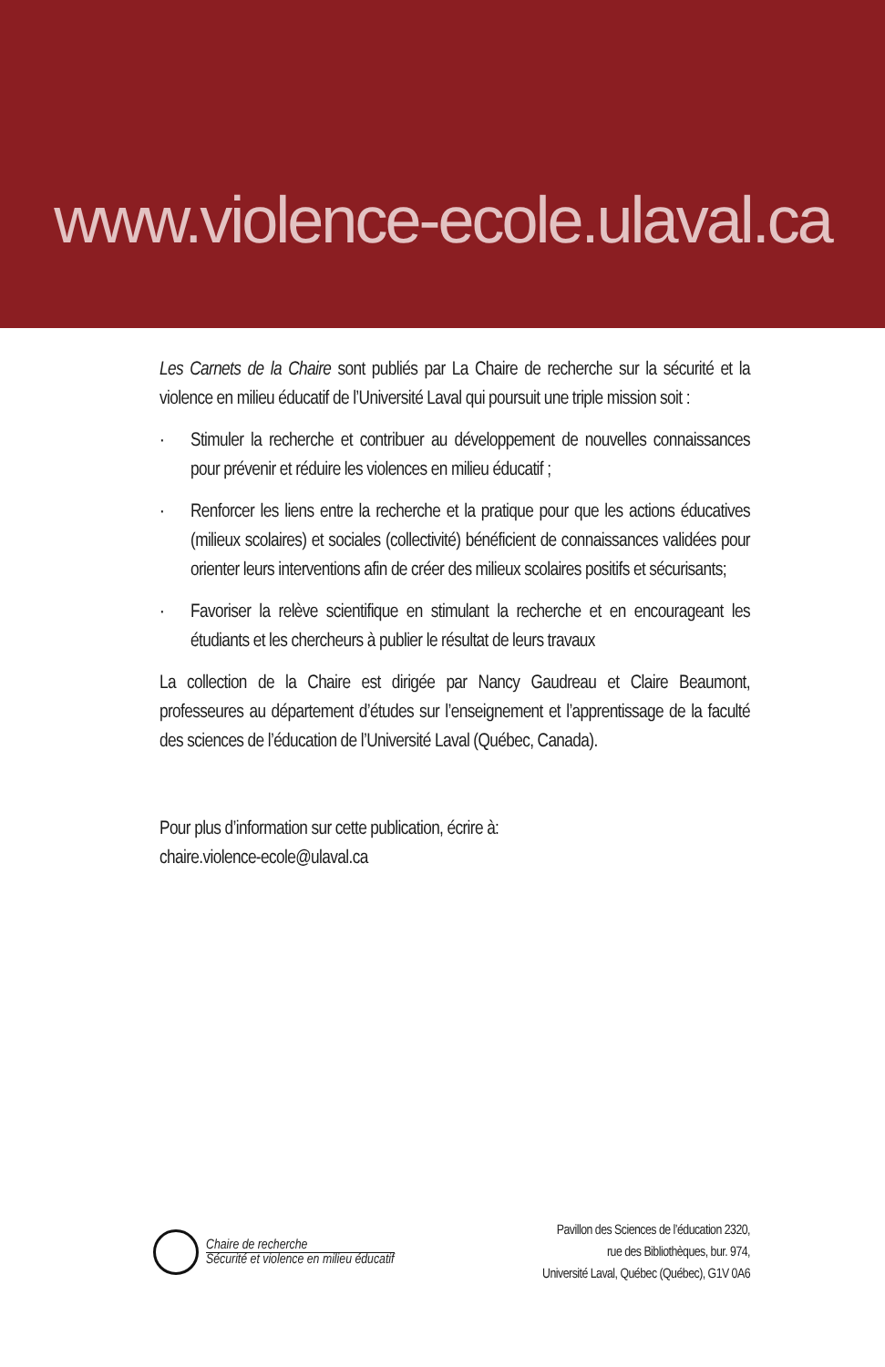www.violence-ecole.ulaval.ca
Les Carnets de la Chaire sont publiés par La Chaire de recherche sur la sécurité et la violence en milieu éducatif de l’Université Laval qui poursuit une triple mission soit :
· Stimuler la recherche et contribuer au développement de nouvelles connaissances pour prévenir et réduire les violences en milieu éducatif ;
· Renforcer les liens entre la recherche et la pratique pour que les actions éducatives (milieux scolaires) et sociales (collectivité) bénéficient de connaissances validées pour orienter leurs interventions afin de créer des milieux scolaires positifs et sécurisants;
· Favoriser la relève scientifique en stimulant la recherche et en encourageant les étudiants et les chercheurs à publier le résultat de leurs travaux
La collection de la Chaire est dirigée par Nancy Gaudreau et Claire Beaumont, professeures au département d’études sur l’enseignement et l’apprentissage de la faculté des sciences de l’éducation de l’Université Laval (Québec, Canada).
Pour plus d’information sur cette publication, écrire à:
chaire.violence-ecole@ulaval.ca
Chaire de recherche
Sécurité et violence en milieu éducatif
Pavillon des Sciences de l’éducation 2320,
rue des Bibliothèques, bur. 974,
Université Laval, Québec (Québec), G1V 0A6